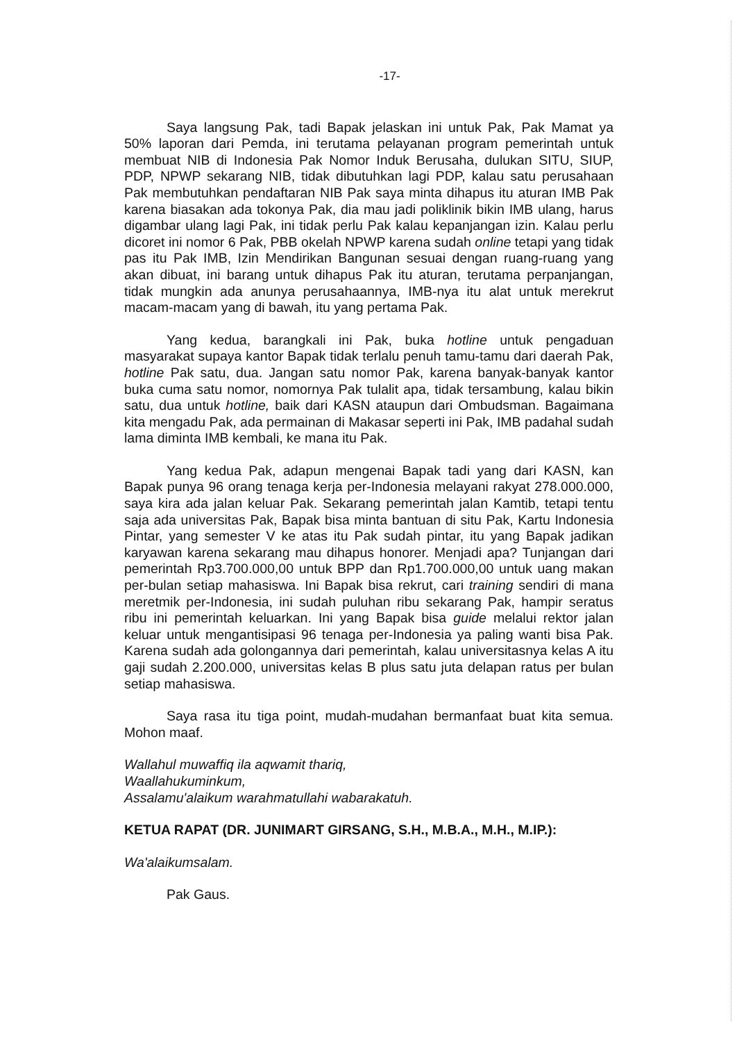-17-
Saya langsung Pak, tadi Bapak jelaskan ini untuk Pak, Pak Mamat ya 50% laporan dari Pemda, ini terutama pelayanan program pemerintah untuk membuat NIB di Indonesia Pak Nomor Induk Berusaha, dulukan SITU, SIUP, PDP, NPWP sekarang NIB, tidak dibutuhkan lagi PDP, kalau satu perusahaan Pak membutuhkan pendaftaran NIB Pak saya minta dihapus itu aturan IMB Pak karena biasakan ada tokonya Pak, dia mau jadi poliklinik bikin IMB ulang, harus digambar ulang lagi Pak, ini tidak perlu Pak kalau kepanjangan izin. Kalau perlu dicoret ini nomor 6 Pak, PBB okelah NPWP karena sudah online tetapi yang tidak pas itu Pak IMB, Izin Mendirikan Bangunan sesuai dengan ruang-ruang yang akan dibuat, ini barang untuk dihapus Pak itu aturan, terutama perpanjangan, tidak mungkin ada anunya perusahaannya, IMB-nya itu alat untuk merekrut macam-macam yang di bawah, itu yang pertama Pak.
Yang kedua, barangkali ini Pak, buka hotline untuk pengaduan masyarakat supaya kantor Bapak tidak terlalu penuh tamu-tamu dari daerah Pak, hotline Pak satu, dua. Jangan satu nomor Pak, karena banyak-banyak kantor buka cuma satu nomor, nomornya Pak tulalit apa, tidak tersambung, kalau bikin satu, dua untuk hotline, baik dari KASN ataupun dari Ombudsman. Bagaimana kita mengadu Pak, ada permainan di Makasar seperti ini Pak, IMB padahal sudah lama diminta IMB kembali, ke mana itu Pak.
Yang kedua Pak, adapun mengenai Bapak tadi yang dari KASN, kan Bapak punya 96 orang tenaga kerja per-Indonesia melayani rakyat 278.000.000, saya kira ada jalan keluar Pak. Sekarang pemerintah jalan Kamtib, tetapi tentu saja ada universitas Pak, Bapak bisa minta bantuan di situ Pak, Kartu Indonesia Pintar, yang semester V ke atas itu Pak sudah pintar, itu yang Bapak jadikan karyawan karena sekarang mau dihapus honorer. Menjadi apa? Tunjangan dari pemerintah Rp3.700.000,00 untuk BPP dan Rp1.700.000,00 untuk uang makan per-bulan setiap mahasiswa. Ini Bapak bisa rekrut, cari training sendiri di mana meretmik per-Indonesia, ini sudah puluhan ribu sekarang Pak, hampir seratus ribu ini pemerintah keluarkan. Ini yang Bapak bisa guide melalui rektor jalan keluar untuk mengantisipasi 96 tenaga per-Indonesia ya paling wanti bisa Pak. Karena sudah ada golongannya dari pemerintah, kalau universitasnya kelas A itu gaji sudah 2.200.000, universitas kelas B plus satu juta delapan ratus per bulan setiap mahasiswa.
Saya rasa itu tiga point, mudah-mudahan bermanfaat buat kita semua. Mohon maaf.
Wallahul muwaffiq ila aqwamit thariq,
Waallahukuminkum,
Assalamu'alaikum warahmatullahi wabarakatuh.
KETUA RAPAT (DR. JUNIMART GIRSANG, S.H., M.B.A., M.H., M.IP.):
Wa'alaikumsalam.
Pak Gaus.